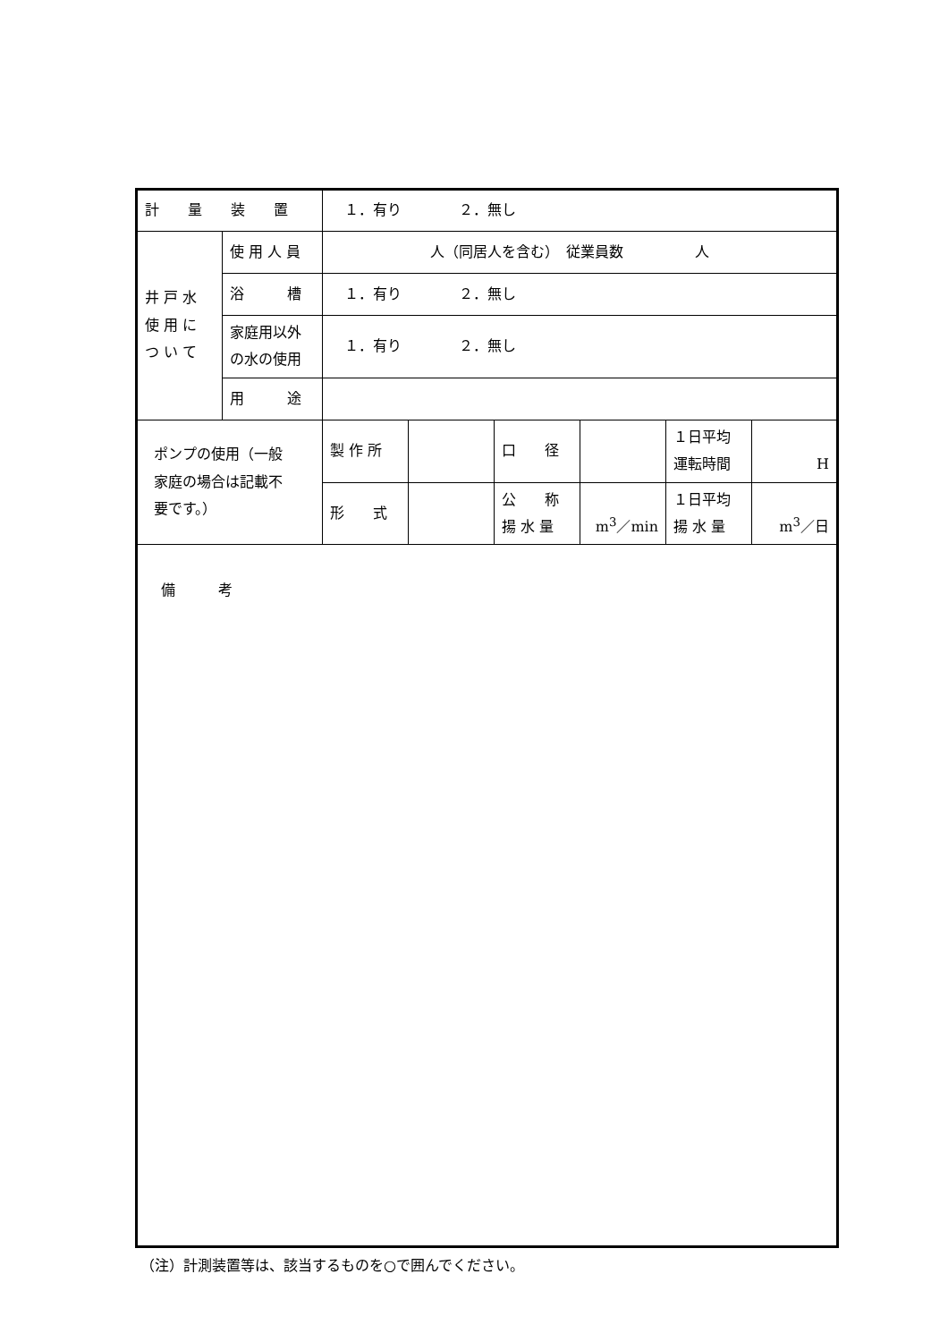| 計 量 装 置 | | １．有り ２．無し | | | | | |
| 井 戸 水 使 用 に つ い て | 使 用 人 員 | 人（同居人を含む） 従業員数 人 | | | | | |
| | 浴 槽 | １．有り ２．無し | | | | | |
| | 家庭用以外 の水の使用 | １．有り ２．無し | | | | | |
| | 用 途 | | | | | | |
| ポンプの使用（一般 家庭の場合は記載不 要です。） | | 製 作 所 | | 口 径 | | １日平均 運転時間 | H |
| | | 形 式 | | 公 称 揚 水 量 | m<sup>3</sup>／min | １日平均 揚 水 量 | m<sup>3</sup>／日 |
| 備 考 | | | | | | | |
（注）計測装置等は、該当するものを○で囲んでください。